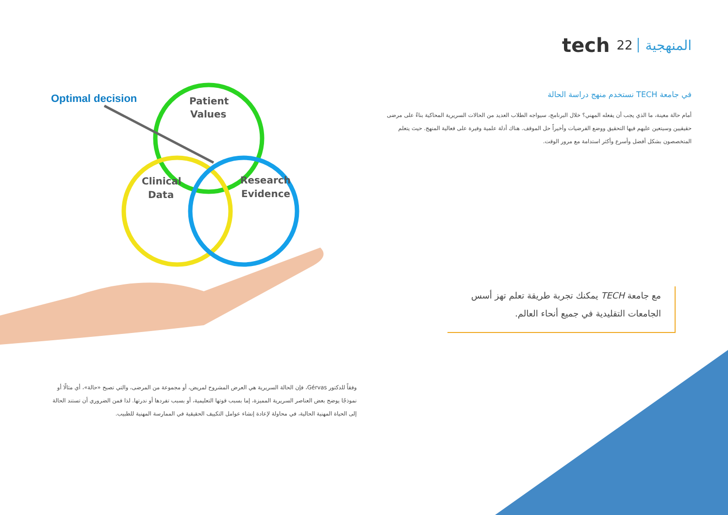المنهجية 22 tech
في جامعة TECH نستخدم منهج دراسة الحالة
أمام حالة معينة، ما الذي يجب أن يفعله المهني؟ خلال البرنامج، سيواجه الطلاب العديد من الحالات السريرية المحاكية بناءً على مرضى حقيقيين وسيتعين عليهم فيها التحقيق ووضع الفرضيات وأخيراً حل الموقف. هناك أدلة علمية وفيرة على فعالية المنهج. حيث يتعلم المتخصصون بشكل أفضل وأسرع وأكثر استدامة مع مرور الوقت.
مع جامعة TECH يمكنك تجربة طريقة تعلم تهز أسس الجامعات التقليدية في جميع أنحاء العالم.
Optimal decision
Patient
Values
Clinical
Data
Research
Evidence
وفقاً للدكتور Gérvas، فإن الحالة السريرية هي العرض المشروح لمريض، أو مجموعة من المرضى، والتي تصبح «حالة»، أي مثالًا أو نموذجًا يوضح بعض العناصر السريرية المميزة، إما بسبب قوتها التعليمية، أو بسبب تفردها أو ندرتها. لذا فمن الضروري أن تستند الحالة إلى الحياة المهنية الحالية، في محاولة لإعادة إنشاء عوامل التكييف الحقيقية في الممارسة المهنية للطبيب.